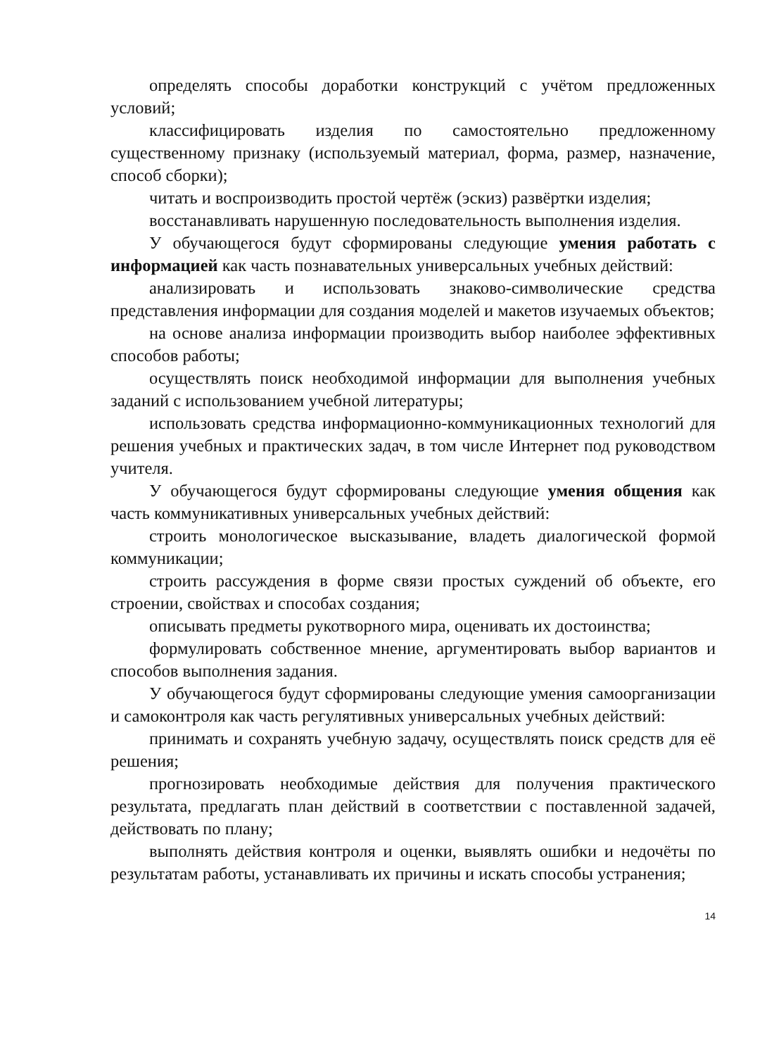определять способы доработки конструкций с учётом предложенных условий;
классифицировать изделия по самостоятельно предложенному существенному признаку (используемый материал, форма, размер, назначение, способ сборки);
читать и воспроизводить простой чертёж (эскиз) развёртки изделия;
восстанавливать нарушенную последовательность выполнения изделия.
У обучающегося будут сформированы следующие умения работать с информацией как часть познавательных универсальных учебных действий:
анализировать и использовать знаково-символические средства представления информации для создания моделей и макетов изучаемых объектов;
на основе анализа информации производить выбор наиболее эффективных способов работы;
осуществлять поиск необходимой информации для выполнения учебных заданий с использованием учебной литературы;
использовать средства информационно-коммуникационных технологий для решения учебных и практических задач, в том числе Интернет под руководством учителя.
У обучающегося будут сформированы следующие умения общения как часть коммуникативных универсальных учебных действий:
строить монологическое высказывание, владеть диалогической формой коммуникации;
строить рассуждения в форме связи простых суждений об объекте, его строении, свойствах и способах создания;
описывать предметы рукотворного мира, оценивать их достоинства;
формулировать собственное мнение, аргументировать выбор вариантов и способов выполнения задания.
У обучающегося будут сформированы следующие умения самоорганизации и самоконтроля как часть регулятивных универсальных учебных действий:
принимать и сохранять учебную задачу, осуществлять поиск средств для её решения;
прогнозировать необходимые действия для получения практического результата, предлагать план действий в соответствии с поставленной задачей, действовать по плану;
выполнять действия контроля и оценки, выявлять ошибки и недочёты по результатам работы, устанавливать их причины и искать способы устранения;
14